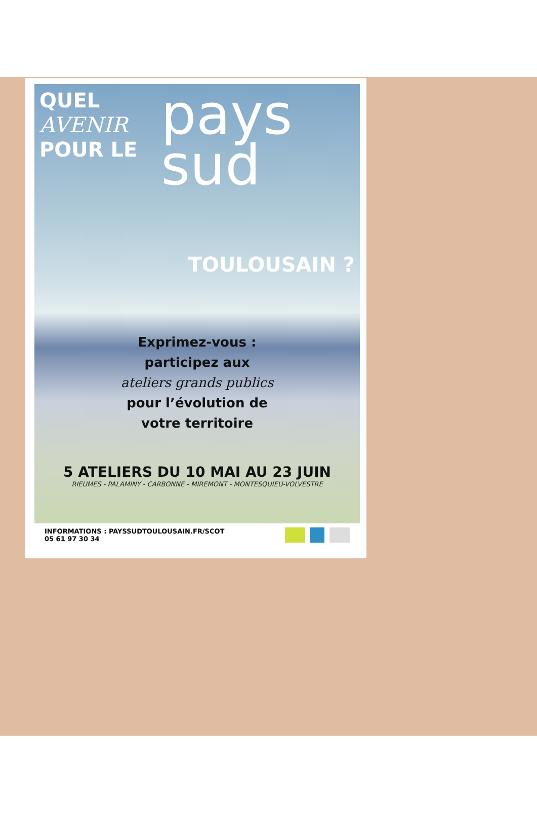QUEL
AVENIR
POUR LE
pays
sud
TOULOUSAIN ?
Exprimez-vous :
participez aux
ateliers grands publics
pour l’évolution de
votre territoire
5 ATELIERS DU 10 MAI AU 23 JUIN
RIEUMES - PALAMINY - CARBONNE - MIREMONT - MONTESQUIEU-VOLVESTRE
INFORMATIONS : PAYSSUDTOULOUSAIN.FR/SCOT
05 61 97 30 34